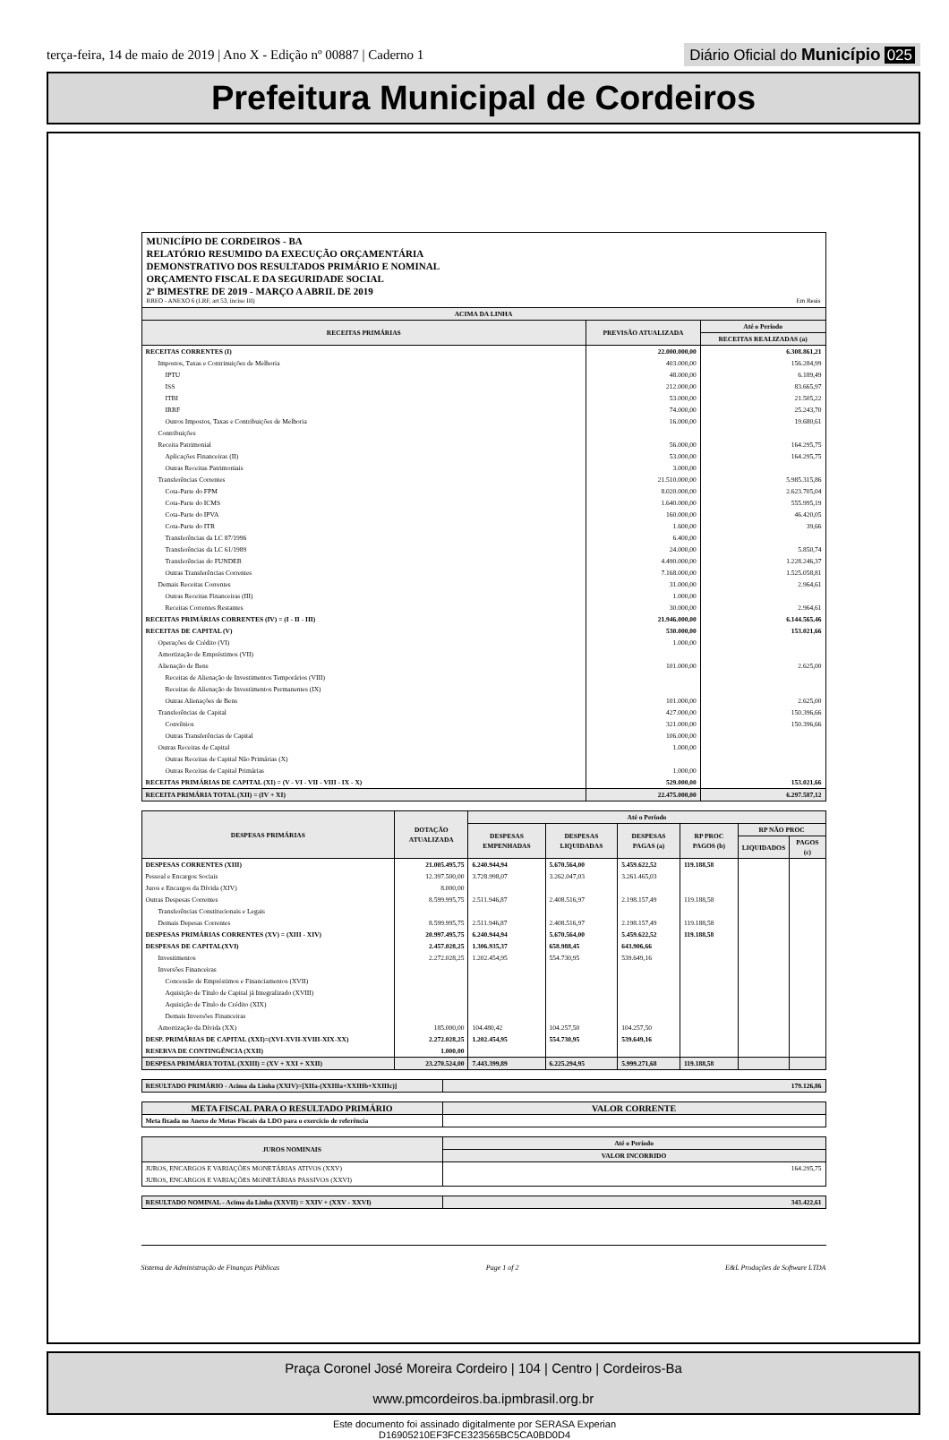terça-feira, 14 de maio de 2019 | Ano X - Edição nº 00887 | Caderno 1
Diário Oficial do Município 025
Prefeitura Municipal de Cordeiros
MUNICÍPIO DE CORDEIROS - BA
RELATÓRIO RESUMIDO DA EXECUÇÃO ORÇAMENTÁRIA
DEMONSTRATIVO DOS RESULTADOS PRIMÁRIO E NOMINAL
ORÇAMENTO FISCAL E DA SEGURIDADE SOCIAL
2º BIMESTRE DE 2019 - MARÇO A ABRIL DE 2019
RREO - ANEXO 6 (LRF, art 53, inciso III) Em Reais
| ACIMA DA LINHA | | |
| --- | --- | --- |
| RECEITAS PRIMÁRIAS | PREVISÃO ATUALIZADA | Até o Período |
| | | RECEITAS REALIZADAS (a) |
| RECEITAS CORRENTES (I) | 22.000.000,00 | 6.308.861,21 |
| Impostos, Taxas e Contrinuições de Melhoria | 403.000,00 | 156.284,99 |
| IPTU | 48.000,00 | 6.189,49 |
| ISS | 212.000,00 | 83.665,97 |
| ITBI | 53.000,00 | 21.505,22 |
| IRRF | 74.000,00 | 25.243,70 |
| Outros Impostos, Taxas e Contribuições de Melhoria | 16.000,00 | 19.680,61 |
| Contribuições | | |
| Receita Patrimonial | 56.000,00 | 164.295,75 |
| Aplicações Financeiras (II) | 53.000,00 | 164.295,75 |
| Outras Receitas Patrimoniais | 3.000,00 | |
| Transferências Correntes | 21.510.000,00 | 5.985.315,86 |
| Cota-Parte do FPM | 8.020.000,00 | 2.623.705,04 |
| Cota-Parte do ICMS | 1.640.000,00 | 555.995,19 |
| Cota-Parte do IPVA | 160.000,00 | 46.420,05 |
| Cota-Parte do ITR | 1.600,00 | 39,66 |
| Transferências da LC 87/1996 | 6.400,00 | |
| Transferências da LC 61/1989 | 24.000,00 | 5.850,74 |
| Transferências do FUNDEB | 4.490.000,00 | 1.228.246,37 |
| Outras Transferências Correntes | 7.168.000,00 | 1.525.058,81 |
| Demais Receitas Correntes | 31.000,00 | 2.964,61 |
| Outras Receitas Financeiras (III) | 1.000,00 | |
| Receitas Correntes Restantes | 30.000,00 | 2.964,61 |
| RECEITAS PRIMÁRIAS CORRENTES (IV) = (I - II - III) | 21.946.000,00 | 6.144.565,46 |
| RECEITAS DE CAPITAL (V) | 530.000,00 | 153.021,66 |
| Operações de Crédito (VI) | 1.000,00 | |
| Amortização de Empréstimos (VII) | | |
| Alienação de Bens | 101.000,00 | 2.625,00 |
| Receitas de Alienação de Investimentos Temporários (VIII) | | |
| Receitas de Alienação de Investimentos Permanentes (IX) | | |
| Outras Alienações de Bens | 101.000,00 | 2.625,00 |
| Transferências de Capital | 427.000,00 | 150.396,66 |
| Convênios | 321.000,00 | 150.396,66 |
| Outras Transferências de Capital | 106.000,00 | |
| Outras Receitas de Capital | 1.000,00 | |
| Outras Receitas de Capital Não Primárias (X) | | |
| Outras Receitas de Capital Primárias | 1.000,00 | |
| RECEITAS PRIMÁRIAS DE CAPITAL (XI) = (V - VI - VII - VIII - IX - X) | 529.000,00 | 153.021,66 |
| RECEITA PRIMÁRIA TOTAL (XII) = (IV + XI) | 22.475.000,00 | 6.297.587,12 |
| DESPESAS PRIMÁRIAS | DOTAÇÃO ATUALIZADA | Até o Período | | | | | |
| --- | --- | --- | --- | --- | --- | --- | --- |
| | | DESPESAS EMPENHADAS | DESPESAS LIQUIDADAS | DESPESAS PAGAS (a) | RP PROC PAGOS (b) | RP NÃO PROC | |
| | | | | | | LIQUIDADOS | PAGOS (c) |
| DESPESAS CORRENTES (XIII) | 21.005.495,75 | 6.240.944,94 | 5.670.564,00 | 5.459.622,52 | 119.188,58 | | |
| Pessoal e Encargos Sociais | 12.397.500,00 | 3.728.998,07 | 3.262.047,03 | 3.261.465,03 | | | |
| Juros e Encargos da Dívida (XIV) | 8.000,00 | | | | | | |
| Outras Despesas Correntes | 8.599.995,75 | 2.511.946,87 | 2.408.516,97 | 2.198.157,49 | 119.188,58 | | |
| Transferências Constitucionais e Legais | | | | | | | |
| Demais Depesas Correntes | 8.599.995,75 | 2.511.946,87 | 2.408.516,97 | 2.198.157,49 | 119.188,58 | | |
| DESPESAS PRIMÁRIAS CORRENTES (XV) = (XIII - XIV) | 20.997.495,75 | 6.240.944,94 | 5.670.564,00 | 5.459.622,52 | 119.188,58 | | |
| DESPESAS DE CAPITAL(XVI) | 2.457.028,25 | 1.306.935,37 | 658.988,45 | 643.906,66 | | | |
| Investimentos | 2.272.028,25 | 1.202.454,95 | 554.730,95 | 539.649,16 | | | |
| Inversões Financeiras | | | | | | | |
| Concessão de Empréstimos e Financiamentos (XVII) | | | | | | | |
| Aquisição de Título de Capital já Integralizado (XVIII) | | | | | | | |
| Aquisição de Título de Crédito (XIX) | | | | | | | |
| Demais Inversões Financeiras | | | | | | | |
| Amortização da Dívida (XX) | 185.000,00 | 104.480,42 | 104.257,50 | 104.257,50 | | | |
| DESP. PRIMÁRIAS DE CAPITAL (XXI)=(XVI-XVII-XVIII-XIX-XX) | 2.272.028,25 | 1.202.454,95 | 554.730,95 | 539.649,16 | | | |
| RESERVA DE CONTINGÊNCIA (XXII) | 1.000,00 | | | | | | |
| DESPESA PRIMÁRIA TOTAL (XXIII) = (XV + XXI + XXII) | 23.270.524,00 | 7.443.399,89 | 6.225.294,95 | 5.999.271,68 | 119.188,58 | | |
| RESULTADO PRIMÁRIO - Acima da Linha (XXIV)=[XIIa-(XXIIIa+XXIIIb+XXIIIc)] | 179.126,86 |
| META FISCAL PARA O RESULTADO PRIMÁRIO | VALOR CORRENTE |
| --- | --- |
| Meta fixada no Anexo de Metas Fiscais da LDO para o exercício de referência | |
| JUROS NOMINAIS | Até o Período |
| --- | --- |
| | VALOR INCORRIDO |
| JUROS, ENCARGOS E VARIAÇÕES MONETÁRIAS ATIVOS (XXV) | 164.295,75 |
| JUROS, ENCARGOS E VARIAÇÕES MONETÁRIAS PASSIVOS (XXVI) | |
| RESULTADO NOMINAL - Acima da Linha (XXVII) = XXIV + (XXV - XXVI) | 343.422,61 |
Sistema de Administração de Finanças Públicas Page 1 of 2 E&L Produções de Software LTDA
Praça Coronel José Moreira Cordeiro | 104 | Centro | Cordeiros-Ba
www.pmcordeiros.ba.ipmbrasil.org.br
Este documento foi assinado digitalmente por SERASA Experian
D16905210EF3FCE323565BC5CA0BD0D4